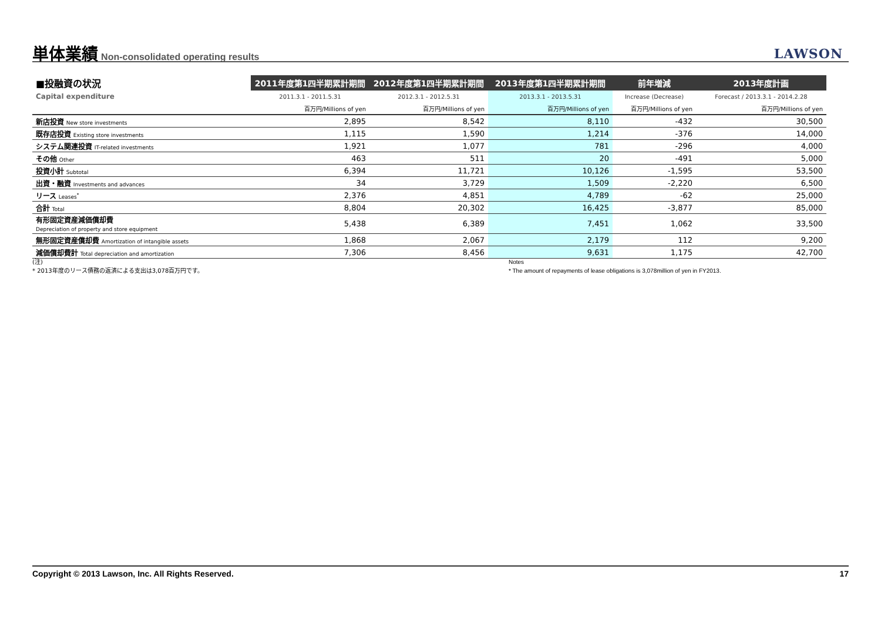単体業績
Non-consolidated operating results
LAWSON
| ■投融資の状況 | 2011年度第1四半期累計期間 | 2012年度第1四半期累計期間 | 2013年度第1四半期累計期間 | 前年増減 | 2013年度計画 |
| --- | --- | --- | --- | --- | --- |
| Capital expenditure | 2011.3.1 - 2011.5.31 | 2012.3.1 - 2012.5.31 | 2013.3.1 - 2013.5.31 | Increase (Decrease) | Forecast / 2013.3.1 - 2014.2.28 |
| | 百万円/Millions of yen | 百万円/Millions of yen | 百万円/Millions of yen | 百万円/Millions of yen | 百万円/Millions of yen |
| 新店投資 New store investments | 2,895 | 8,542 | 8,110 | -432 | 30,500 |
| 既存店投資 Existing store investments | 1,115 | 1,590 | 1,214 | -376 | 14,000 |
| システム関連投資 IT-related investments | 1,921 | 1,077 | 781 | -296 | 4,000 |
| その他 Other | 463 | 511 | 20 | -491 | 5,000 |
| 投資小計 Subtotal | 6,394 | 11,721 | 10,126 | -1,595 | 53,500 |
| 出資・融資 Investments and advances | 34 | 3,729 | 1,509 | -2,220 | 6,500 |
| リース Leases<sup>*</sup> | 2,376 | 4,851 | 4,789 | -62 | 25,000 |
| 合計 Total | 8,804 | 20,302 | 16,425 | -3,877 | 85,000 |
| 有形固定資産減価償却費 Depreciation of property and store equipment | 5,438 | 6,389 | 7,451 | 1,062 | 33,500 |
| 無形固定資産償却費 Amortization of intangible assets | 1,868 | 2,067 | 2,179 | 112 | 9,200 |
| 減価償却費計 Total depreciation and amortization | 7,306 | 8,456 | 9,631 | 1,175 | 42,700 |
(注)
* 2013年度のリース債務の返済による支出は3,078百万円です。
Notes
* The amount of repayments of lease obligations is 3,078million of yen in FY2013.
Copyright © 2013 Lawson, Inc. All Rights Reserved. 17